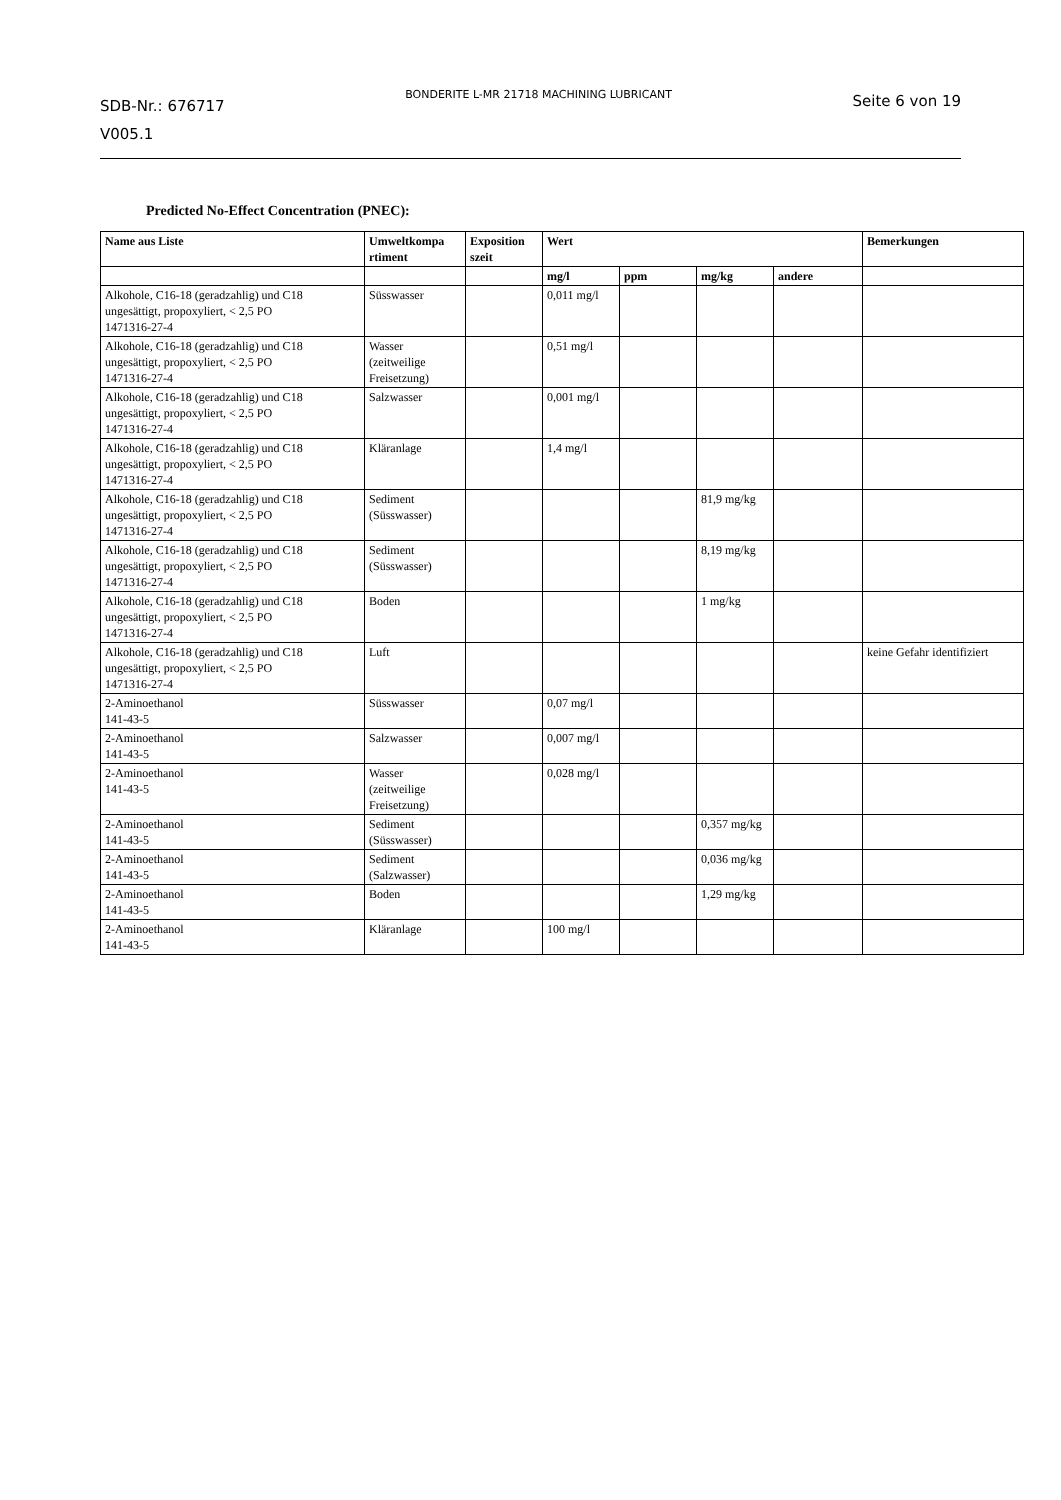SDB-Nr.: 676717
V005.1
BONDERITE L-MR 21718 MACHINING LUBRICANT
Seite 6 von 19
Predicted No-Effect Concentration (PNEC):
| Name aus Liste | Umweltkompa rtiment | Exposition szeit | Wert | | | | Bemerkungen |
| --- | --- | --- | --- | --- | --- | --- | --- |
| | | | mg/l | ppm | mg/kg | andere | |
| Alkohole, C16-18 (geradzahlig) und C18 ungesättigt, propoxyliert, < 2,5 PO 1471316-27-4 | Süsswasser | | 0,011 mg/l | | | | |
| Alkohole, C16-18 (geradzahlig) und C18 ungesättigt, propoxyliert, < 2,5 PO 1471316-27-4 | Wasser (zeitweilige Freisetzung) | | 0,51 mg/l | | | | |
| Alkohole, C16-18 (geradzahlig) und C18 ungesättigt, propoxyliert, < 2,5 PO 1471316-27-4 | Salzwasser | | 0,001 mg/l | | | | |
| Alkohole, C16-18 (geradzahlig) und C18 ungesättigt, propoxyliert, < 2,5 PO 1471316-27-4 | Kläranlage | | 1,4 mg/l | | | | |
| Alkohole, C16-18 (geradzahlig) und C18 ungesättigt, propoxyliert, < 2,5 PO 1471316-27-4 | Sediment (Süsswasser) | | | | 81,9 mg/kg | | |
| Alkohole, C16-18 (geradzahlig) und C18 ungesättigt, propoxyliert, < 2,5 PO 1471316-27-4 | Sediment (Süsswasser) | | | | 8,19 mg/kg | | |
| Alkohole, C16-18 (geradzahlig) und C18 ungesättigt, propoxyliert, < 2,5 PO 1471316-27-4 | Boden | | | | 1 mg/kg | | |
| Alkohole, C16-18 (geradzahlig) und C18 ungesättigt, propoxyliert, < 2,5 PO 1471316-27-4 | Luft | | | | | | keine Gefahr identifiziert |
| 2-Aminoethanol 141-43-5 | Süsswasser | | 0,07 mg/l | | | | |
| 2-Aminoethanol 141-43-5 | Salzwasser | | 0,007 mg/l | | | | |
| 2-Aminoethanol 141-43-5 | Wasser (zeitweilige Freisetzung) | | 0,028 mg/l | | | | |
| 2-Aminoethanol 141-43-5 | Sediment (Süsswasser) | | | | 0,357 mg/kg | | |
| 2-Aminoethanol 141-43-5 | Sediment (Salzwasser) | | | | 0,036 mg/kg | | |
| 2-Aminoethanol 141-43-5 | Boden | | | | 1,29 mg/kg | | |
| 2-Aminoethanol 141-43-5 | Kläranlage | | 100 mg/l | | | | |